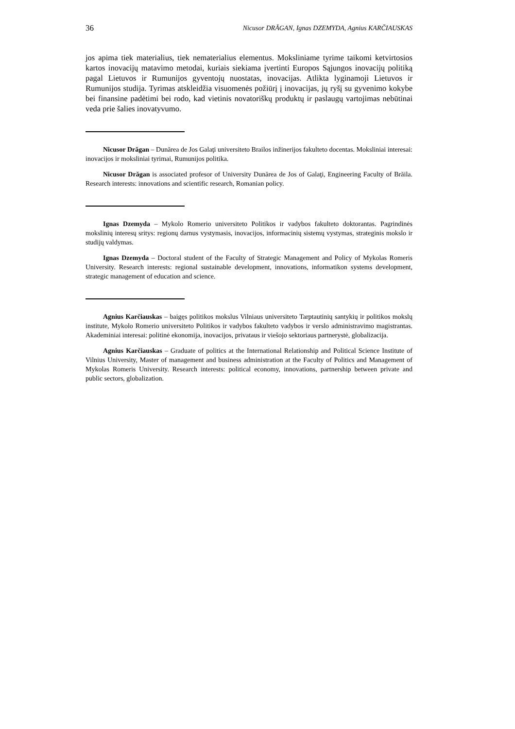36 Nicusor DRĂGAN, Ignas DZEMYDA, Agnius KARČIAUSKAS
jos apima tiek materialius, tiek nematerialius elementus. Moksliniame tyrime taikomi ketvirtosios kartos inovacijų matavimo metodai, kuriais siekiama įvertinti Europos Sąjungos inovacijų politiką pagal Lietuvos ir Rumunijos gyventojų nuostatas, inovacijas. Atlikta lyginamoji Lietuvos ir Rumunijos studija. Tyrimas atskleidžia visuomenės požiūrį į inovacijas, jų ryšį su gyvenimo kokybe bei finansine padėtimi bei rodo, kad vietinis novatoriškų produktų ir paslaugų vartojimas nebūtinai veda prie šalies inovatyvumo.
Nicusor Drăgan – Dunărea de Jos Galaţi universiteto Brailos inžinerijos fakulteto docentas. Moksliniai interesai: inovacijos ir moksliniai tyrimai, Rumunijos politika.
Nicusor Drăgan is associated profesor of University Dunărea de Jos of Galaţi, Engineering Faculty of Brăila. Research interests: innovations and scientific research, Romanian policy.
Ignas Dzemyda – Mykolo Romerio universiteto Politikos ir vadybos fakulteto doktorantas. Pagrindinės mokslinių interesų sritys: regionų darnus vystymasis, inovacijos, informacinių sistemų vystymas, strateginis mokslo ir studijų valdymas.
Ignas Dzemyda – Doctoral student of the Faculty of Strategic Management and Policy of Mykolas Romeris University. Research interests: regional sustainable development, innovations, informatikon systems development, strategic management of education and science.
Agnius Karčiauskas – baigęs politikos mokslus Vilniaus universiteto Tarptautinių santykių ir politikos mokslų institute, Mykolo Romerio universiteto Politikos ir vadybos fakulteto vadybos ir verslo administravimo magistrantas. Akademiniai interesai: politinė ekonomija, inovacijos, privataus ir viešojo sektoriaus partnerystė, globalizacija.
Agnius Karčiauskas – Graduate of politics at the International Relationship and Political Science Institute of Vilnius University, Master of management and business administration at the Faculty of Politics and Management of Mykolas Romeris University. Research interests: political economy, innovations, partnership between private and public sectors, globalization.